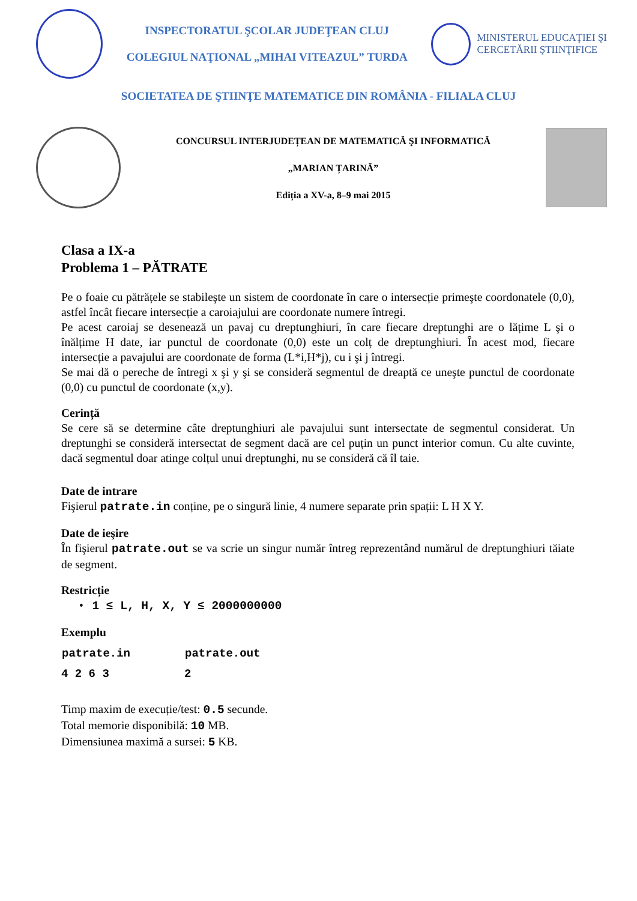INSPECTORATUL ŞCOLAR JUDEŢEAN CLUJ
COLEGIUL NAŢIONAL „MIHAI VITEAZUL” TURDA
MINISTERUL EDUCAŢIEI ŞI
CERCETĂRII ŞTIINŢIFICE
SOCIETATEA DE ŞTIINŢE MATEMATICE DIN ROMÂNIA - FILIALA CLUJ
CONCURSUL INTERJUDEȚEAN DE MATEMATICĂ ŞI INFORMATICĂ
„MARIAN ȚARINĂ”
Ediția a XV-a, 8–9 mai 2015
Clasa a IX-a
Problema 1 – PĂTRATE
Pe o foaie cu pătrățele se stabileşte un sistem de coordonate în care o intersecție primeşte coordonatele (0,0), astfel încât fiecare intersecție a caroiajului are coordonate numere întregi.
Pe acest caroiaj se desenează un pavaj cu dreptunghiuri, în care fiecare dreptunghi are o lățime L şi o înălțime H date, iar punctul de coordonate (0,0) este un colț de dreptunghiuri. În acest mod, fiecare intersecție a pavajului are coordonate de forma (L*i,H*j), cu i şi j întregi.
Se mai dă o pereche de întregi x şi y şi se consideră segmentul de dreaptă ce uneşte punctul de coordonate (0,0) cu punctul de coordonate (x,y).
Cerință
Se cere să se determine câte dreptunghiuri ale pavajului sunt intersectate de segmentul considerat. Un dreptunghi se consideră intersectat de segment dacă are cel puțin un punct interior comun. Cu alte cuvinte, dacă segmentul doar atinge colțul unui dreptunghi, nu se consideră că îl taie.
Date de intrare
Fişierul patrate.in conține, pe o singură linie, 4 numere separate prin spații: L H X Y.
Date de ieşire
În fişierul patrate.out se va scrie un singur număr întreg reprezentând numărul de dreptunghiuri tăiate de segment.
Restricție
• 1 ≤ L, H, X, Y ≤ 2000000000
Exemplu
| patrate.in | patrate.out |
| --- | --- |
| 4 2 6 3 | 2 |
Timp maxim de execuție/test: 0.5 secunde.
Total memorie disponibilă: 10 MB.
Dimensiunea maximă a sursei: 5 KB.